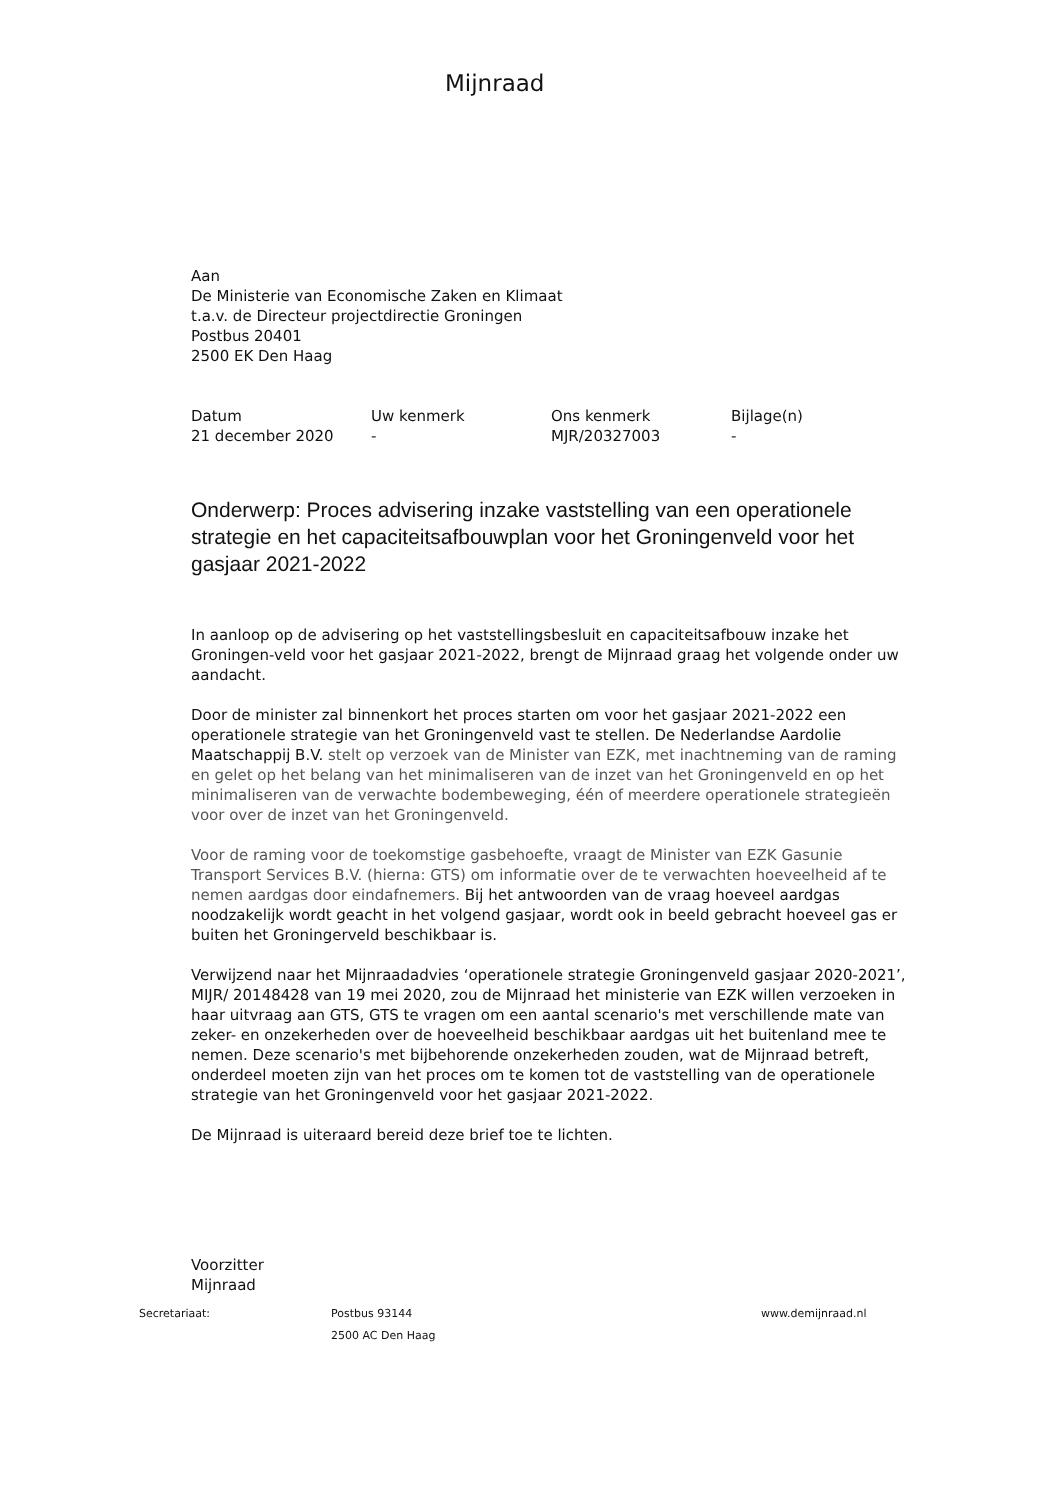Mijnraad
Aan
De Ministerie van Economische Zaken en Klimaat
t.a.v. de Directeur projectdirectie Groningen
Postbus 20401
2500 EK Den Haag
Datum
21 december 2020
Uw kenmerk
-
Ons kenmerk
MJR/20327003
Bijlage(n)
-
Onderwerp: Proces advisering inzake vaststelling van een operationele strategie en het capaciteitsafbouwplan voor het Groningenveld voor het gasjaar 2021-2022
In aanloop op de advisering op het vaststellingsbesluit en capaciteitsafbouw inzake het Groningen-veld voor het gasjaar 2021-2022, brengt de Mijnraad graag het volgende onder uw aandacht.
Door de minister zal binnenkort het proces starten om voor het gasjaar 2021-2022 een operationele strategie van het Groningenveld vast te stellen. De Nederlandse Aardolie Maatschappij B.V. stelt op verzoek van de Minister van EZK, met inachtneming van de raming en gelet op het belang van het minimaliseren van de inzet van het Groningenveld en op het minimaliseren van de verwachte bodembeweging, één of meerdere operationele strategieën voor over de inzet van het Groningenveld.
Voor de raming voor de toekomstige gasbehoefte, vraagt de Minister van EZK Gasunie Transport Services B.V. (hierna: GTS) om informatie over de te verwachten hoeveelheid af te nemen aardgas door eindafnemers. Bij het antwoorden van de vraag hoeveel aardgas noodzakelijk wordt geacht in het volgend gasjaar, wordt ook in beeld gebracht hoeveel gas er buiten het Groningerveld beschikbaar is.
Verwijzend naar het Mijnraadadvies ‘operationele strategie Groningenveld gasjaar 2020-2021’, MIJR/ 20148428 van 19 mei 2020, zou de Mijnraad het ministerie van EZK willen verzoeken in haar uitvraag aan GTS, GTS te vragen om een aantal scenario's met verschillende mate van zeker- en onzekerheden over de hoeveelheid beschikbaar aardgas uit het buitenland mee te nemen. Deze scenario's met bijbehorende onzekerheden zouden, wat de Mijnraad betreft, onderdeel moeten zijn van het proces om te komen tot de vaststelling van de operationele strategie van het Groningenveld voor het gasjaar 2021-2022.
De Mijnraad is uiteraard bereid deze brief toe te lichten.
Voorzitter
Mijnraad
Secretariaat: Postbus 93144
2500 AC Den Haag
www.demijnraad.nl